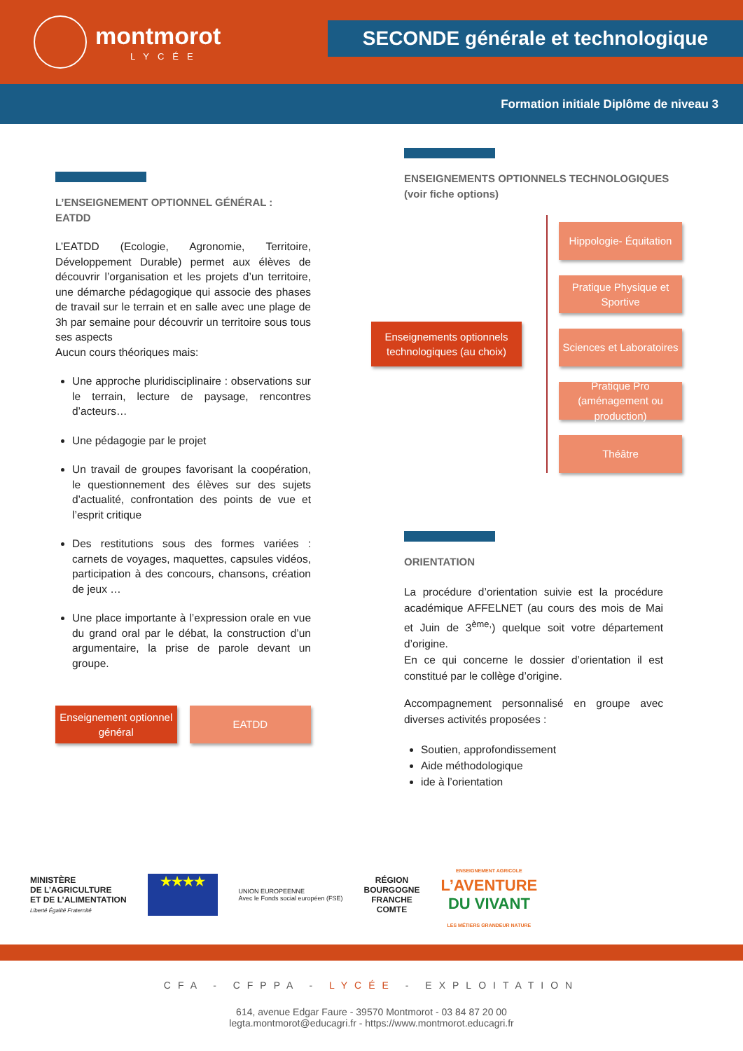montmorot
LYCÉE
SECONDE générale et technologique
Formation initiale Diplôme de niveau 3
L’ENSEIGNEMENT OPTIONNEL GÉNÉRAL : EATDD
L’EATDD (Ecologie, Agronomie, Territoire, Développement Durable) permet aux élèves de découvrir l’organisation et les projets d’un territoire, une démarche pédagogique qui associe des phases de travail sur le terrain et en salle avec une plage de 3h par semaine pour découvrir un territoire sous tous ses aspects
Aucun cours théoriques mais:
Une approche pluridisciplinaire : observations sur le terrain, lecture de paysage, rencontres d’acteurs…
Une pédagogie par le projet
Un travail de groupes favorisant la coopération, le questionnement des élèves sur des sujets d’actualité, confrontation des points de vue et l’esprit critique
Des restitutions sous des formes variées : carnets de voyages, maquettes, capsules vidéos, participation à des concours, chansons, création de jeux …
Une place importante à l’expression orale en vue du grand oral par le débat, la construction d’un argumentaire, la prise de parole devant un groupe.
Enseignement optionnel général
EATDD
ENSEIGNEMENTS OPTIONNELS TECHNOLOGIQUES
(voir fiche options)
Enseignements optionnels technologiques (au choix)
Hippologie- Équitation
Pratique Physique et Sportive
Sciences et Laboratoires
Pratique Pro (aménagement ou production)
Théâtre
ORIENTATION
La procédure d’orientation suivie est la procédure académique AFFELNET (au cours des mois de Mai et Juin de 3<sup>ème,</sup>) quelque soit votre département d’origine.
En ce qui concerne le dossier d’orientation il est constitué par le collège d’origine.
Accompagnement personnalisé en groupe avec diverses activités proposées :
Soutien, approfondissement
Aide méthodologique
ide à l’orientation
MINISTÈRE
DE L’AGRICULTURE
ET DE L’ALIMENTATION
Liberté Égalité Fraternité
★★★★
UNION EUROPEENNE
Avec le Fonds social européen (FSE)
RÉGION
BOURGOGNE
FRANCHE
COMTE
ENSEIGNEMENT AGRICOLE
L’AVENTURE
DU VIVANT
LES MÉTIERS GRANDEUR NATURE
CFA - CFPPA - LYCÉE - EXPLOITATION
614, avenue Edgar Faure - 39570 Montmorot - 03 84 87 20 00
legta.montmorot@educagri.fr - https://www.montmorot.educagri.fr